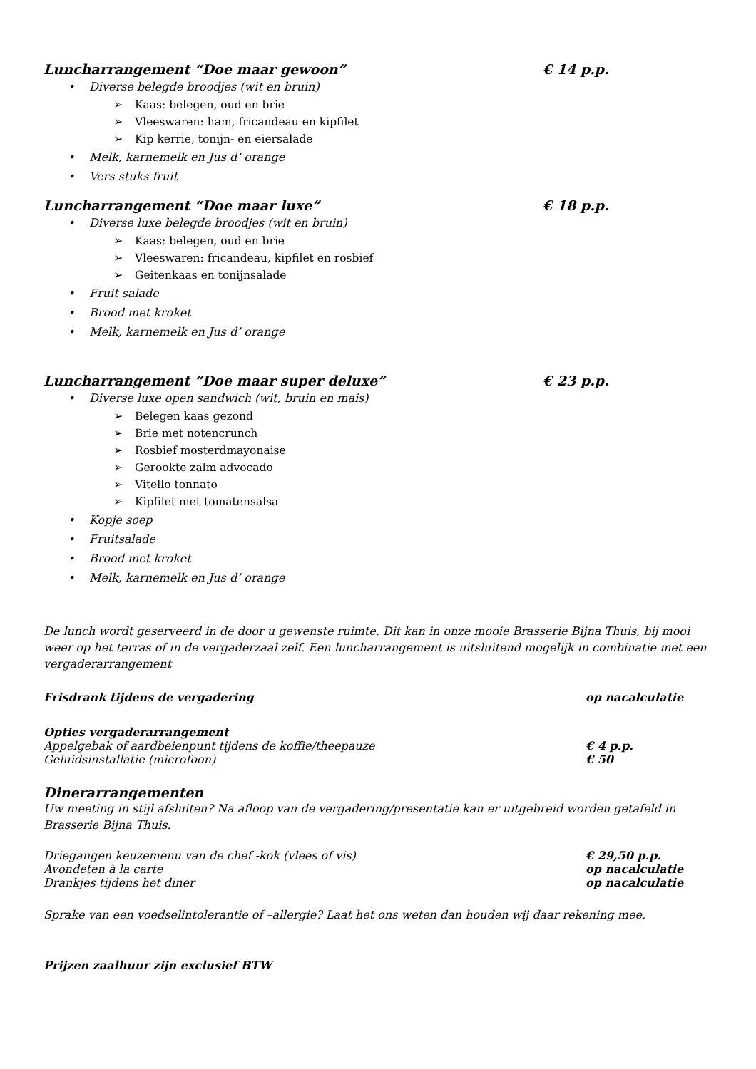Luncharrangement “Doe maar gewoon”
€ 14 p.p.
Diverse belegde broodjes (wit en bruin)
Kaas: belegen, oud en brie
Vleeswaren: ham, fricandeau en kipfilet
Kip kerrie, tonijn- en eiersalade
Melk, karnemelk en Jus d’ orange
Vers stuks fruit
Luncharrangement “Doe maar luxe”
€ 18 p.p.
Diverse luxe belegde broodjes (wit en bruin)
Kaas: belegen, oud en brie
Vleeswaren: fricandeau, kipfilet en rosbief
Geitenkaas en tonijnsalade
Fruit salade
Brood met kroket
Melk, karnemelk en Jus d’ orange
Luncharrangement “Doe maar super deluxe”
€ 23 p.p.
Diverse luxe open sandwich (wit, bruin en mais)
Belegen kaas gezond
Brie met notencrunch
Rosbief mosterdmayonaise
Gerookte zalm advocado
Vitello tonnato
Kipfilet met tomatensalsa
Kopje soep
Fruitsalade
Brood met kroket
Melk, karnemelk en Jus d’ orange
De lunch wordt geserveerd in de door u gewenste ruimte. Dit kan in onze mooie Brasserie Bijna Thuis, bij mooi weer op het terras of in de vergaderzaal zelf. Een luncharrangement is uitsluitend mogelijk in combinatie met een vergaderarrangement
Frisdrank tijdens de vergadering op nacalculatie
Opties vergaderarrangement
Appelgebak of aardbeienpunt tijdens de koffie/theepauze € 4 p.p.
Geluidsinstallatie (microfoon) € 50
Dinerarrangementen
Uw meeting in stijl afsluiten? Na afloop van de vergadering/presentatie kan er uitgebreid worden getafeld in Brasserie Bijna Thuis.
Driegangen keuzemenu van de chef -kok (vlees of vis) € 29,50 p.p.
Avondeten à la carte op nacalculatie
Drankjes tijdens het diner op nacalculatie
Sprake van een voedselintolerantie of –allergie? Laat het ons weten dan houden wij daar rekening mee.
Prijzen zaalhuur zijn exclusief BTW